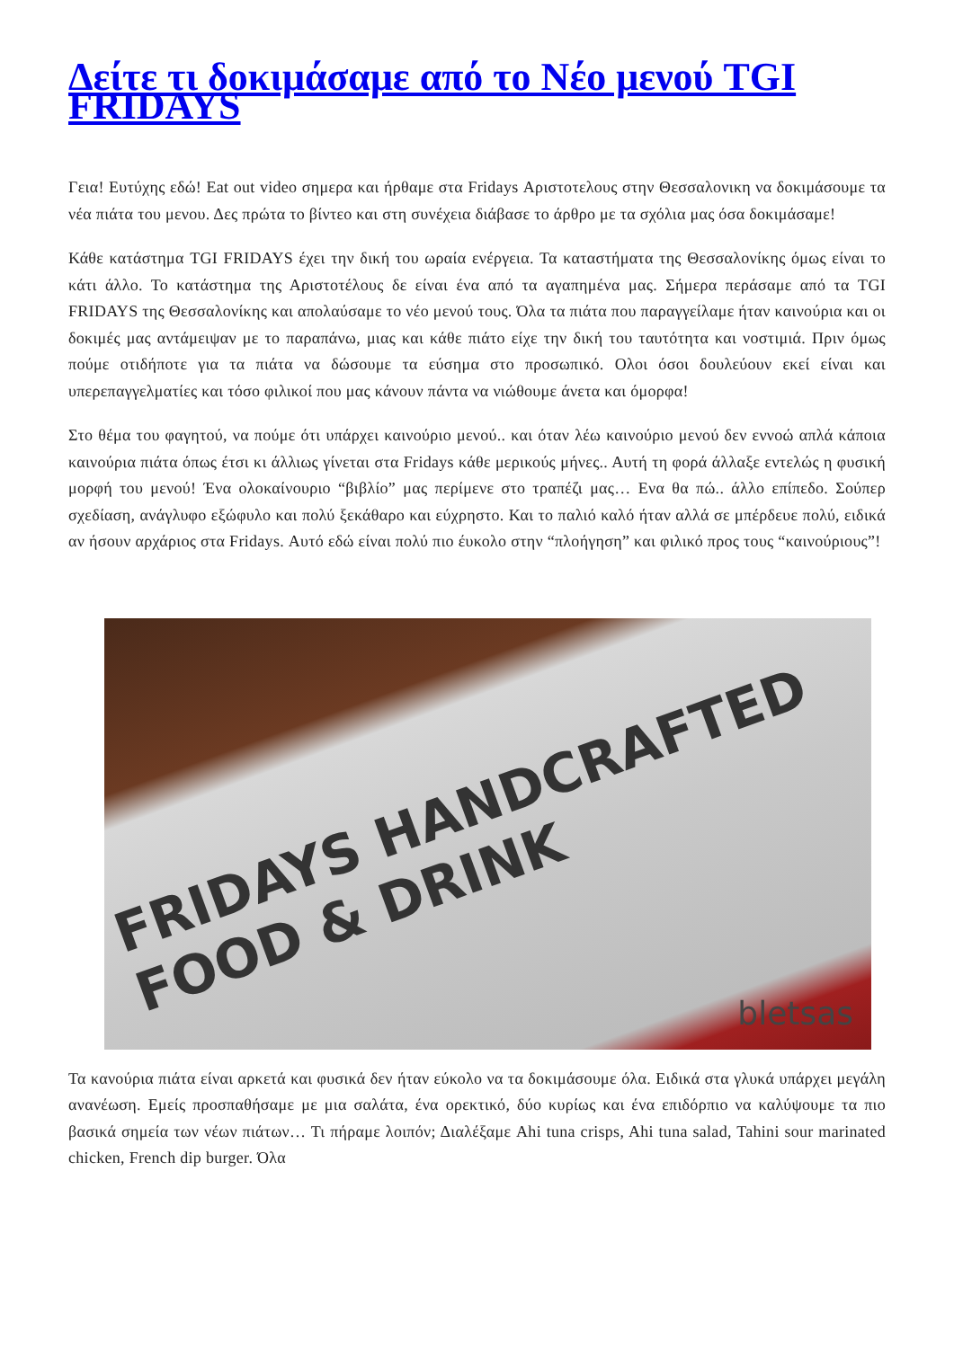Δείτε τι δοκιμάσαμε από το Νέο μενού TGI FRIDAYS
Γεια! Ευτύχης εδώ! Eat out video σημερα και ήρθαμε στα Fridays Αριστοτελους στην Θεσσαλονικη να δοκιμάσουμε τα νέα πιάτα του μενου. Δες πρώτα το βίντεο και στη συνέχεια διάβασε το άρθρο με τα σχόλια μας όσα δοκιμάσαμε!
Κάθε κατάστημα TGI FRIDAYS έχει την δική του ωραία ενέργεια. Τα καταστήματα της Θεσσαλονίκης όμως είναι το κάτι άλλο. Το κατάστημα της Αριστοτέλους δε είναι ένα από τα αγαπημένα μας. Σήμερα περάσαμε από τα TGI FRIDAYS της Θεσσαλονίκης και απολαύσαμε το νέο μενού τους. Όλα τα πιάτα που παραγγείλαμε ήταν καινούρια και οι δοκιμές μας αντάμειψαν με το παραπάνω, μιας και κάθε πιάτο είχε την δική του ταυτότητα και νοστιμιά. Πριν όμως πούμε οτιδήποτε για τα πιάτα να δώσουμε τα εύσημα στο προσωπικό. Ολοι όσοι δουλεύουν εκεί είναι και υπερεπαγγελματίες και τόσο φιλικοί που μας κάνουν πάντα να νιώθουμε άνετα και όμορφα!
Στο θέμα του φαγητού, να πούμε ότι υπάρχει καινούριο μενού.. και όταν λέω καινούριο μενού δεν εννοώ απλά κάποια καινούρια πιάτα όπως έτσι κι άλλιως γίνεται στα Fridays κάθε μερικούς μήνες.. Αυτή τη φορά άλλαξε εντελώς η φυσική μορφή του μενού! Ένα ολοκαίνουριο “βιβλίο” μας περίμενε στο τραπέζι μας… Ενα θα πώ.. άλλο επίπεδο. Σούπερ σχεδίαση, ανάγλυφο εξώφυλο και πολύ ξεκάθαρο και εύχρηστο. Και το παλιό καλό ήταν αλλά σε μπέρδευε πολύ, ειδικά αν ήσουν αρχάριος στα Fridays. Αυτό εδώ είναι πολύ πιο έυκολο στην “πλοήγηση” και φιλικό προς τους “καινούριους”!
FRIDAYS HANDCRAFTED FOOD & DRINK
bletsas
Τα κανούρια πιάτα είναι αρκετά και φυσικά δεν ήταν εύκολο να τα δοκιμάσουμε όλα. Ειδικά στα γλυκά υπάρχει μεγάλη ανανέωση. Εμείς προσπαθήσαμε με μια σαλάτα, ένα ορεκτικό, δύο κυρίως και ένα επιδόρπιο να καλύψουμε τα πιο βασικά σημεία των νέων πιάτων… Τι πήραμε λοιπόν; Διαλέξαμε Ahi tuna crisps, Ahi tuna salad, Tahini sour marinated chicken, French dip burger. Όλα